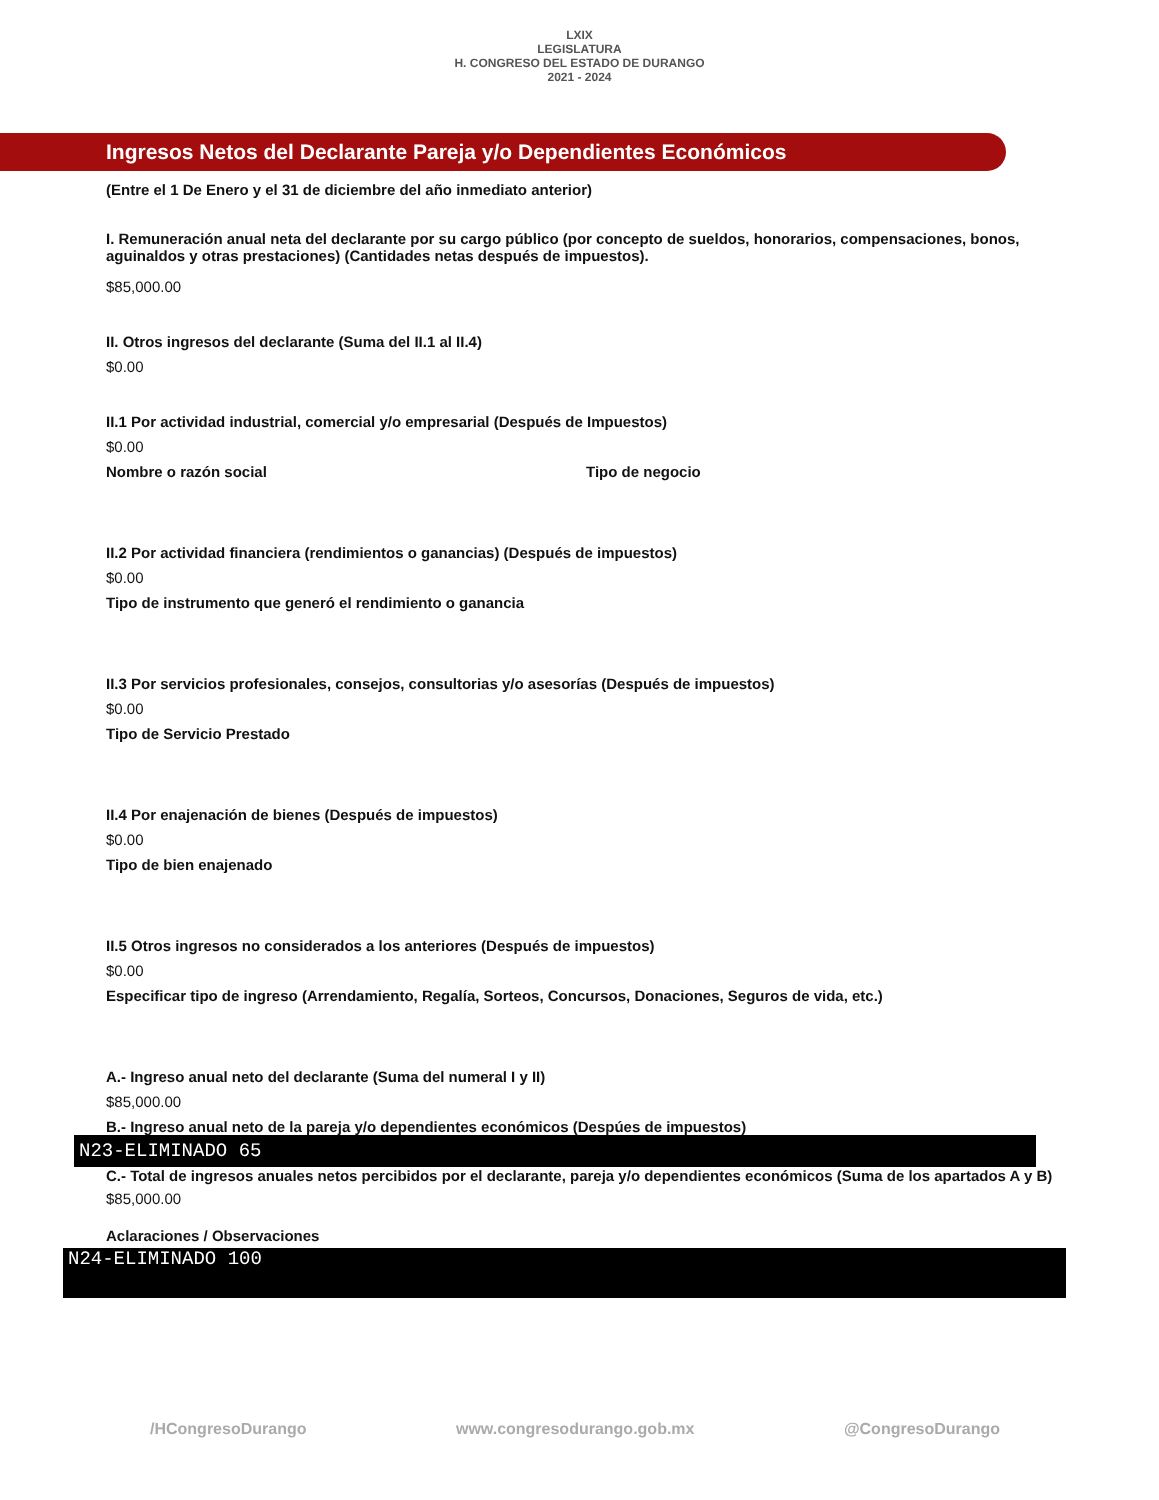LXIX
LEGISLATURA
H. CONGRESO DEL ESTADO DE DURANGO
2021 - 2024
Ingresos Netos del Declarante Pareja y/o Dependientes Económicos
(Entre el 1 De Enero y el 31 de diciembre del año inmediato anterior)
I. Remuneración anual neta del declarante por su cargo público (por concepto de sueldos, honorarios, compensaciones, bonos, aguinaldos y otras prestaciones) (Cantidades netas después de impuestos).
$85,000.00
II. Otros ingresos del declarante (Suma del II.1 al II.4)
$0.00
II.1 Por actividad industrial, comercial y/o empresarial (Después de Impuestos)
$0.00
Nombre o razón social Tipo de negocio
II.2 Por actividad financiera (rendimientos o ganancias) (Después de impuestos)
$0.00
Tipo de instrumento que generó el rendimiento o ganancia
II.3 Por servicios profesionales, consejos, consultorias y/o asesorías (Después de impuestos)
$0.00
Tipo de Servicio Prestado
II.4 Por enajenación de bienes (Después de impuestos)
$0.00
Tipo de bien enajenado
II.5 Otros ingresos no considerados a los anteriores (Después de impuestos)
$0.00
Especificar tipo de ingreso (Arrendamiento, Regalía, Sorteos, Concursos, Donaciones, Seguros de vida, etc.)
A.- Ingreso anual neto del declarante (Suma del numeral I y II)
$85,000.00
B.- Ingreso anual neto de la pareja y/o dependientes económicos (Despúes de impuestos)
N23-ELIMINADO 65
C.- Total de ingresos anuales netos percibidos por el declarante, pareja y/o dependientes económicos (Suma de los apartados A y B)
$85,000.00
Aclaraciones / Observaciones
N24-ELIMINADO 100
/HCongresoDurango www.congresodurango.gob.mx @CongresoDurango